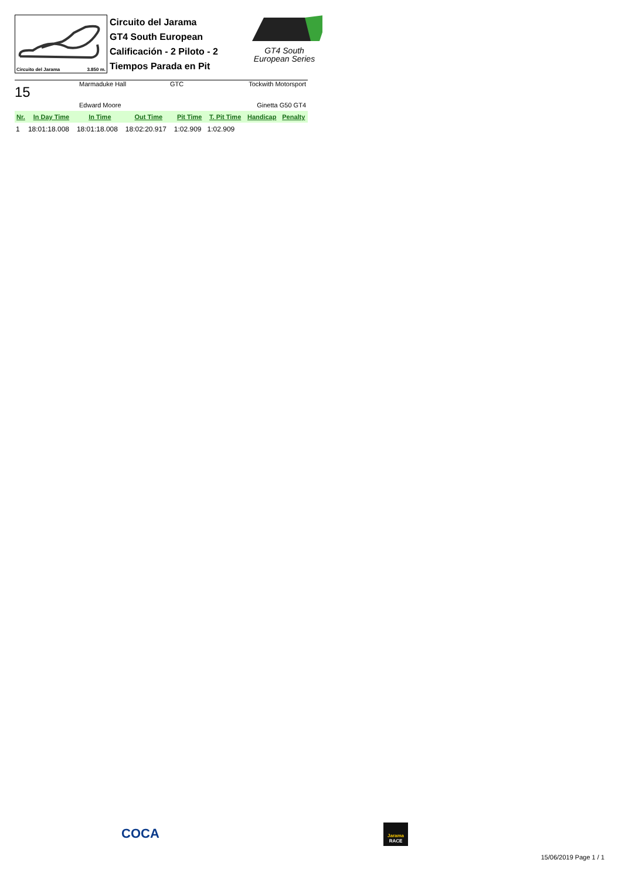Circuito del Jarama 3.850 m.
Circuito del Jarama
GT4 South European
Calificación - 2 Piloto - 2
Tiempos Parada en Pit
GT4 South
European Series
15 Marmaduke Hall GTC Tockwith Motorsport
Edward Moore Ginetta G50 GT4
| Nr. | In Day Time | In Time | Out Time | Pit Time | T. Pit Time | Handicap | Penalty |
| --- | --- | --- | --- | --- | --- | --- | --- |
| 1 | 18:01:18.008 | 18:01:18.008 | 18:02:20.917 | 1:02.909 | 1:02.909 | | |
COCA
Jarama
RACE
15/06/2019 Page 1 / 1